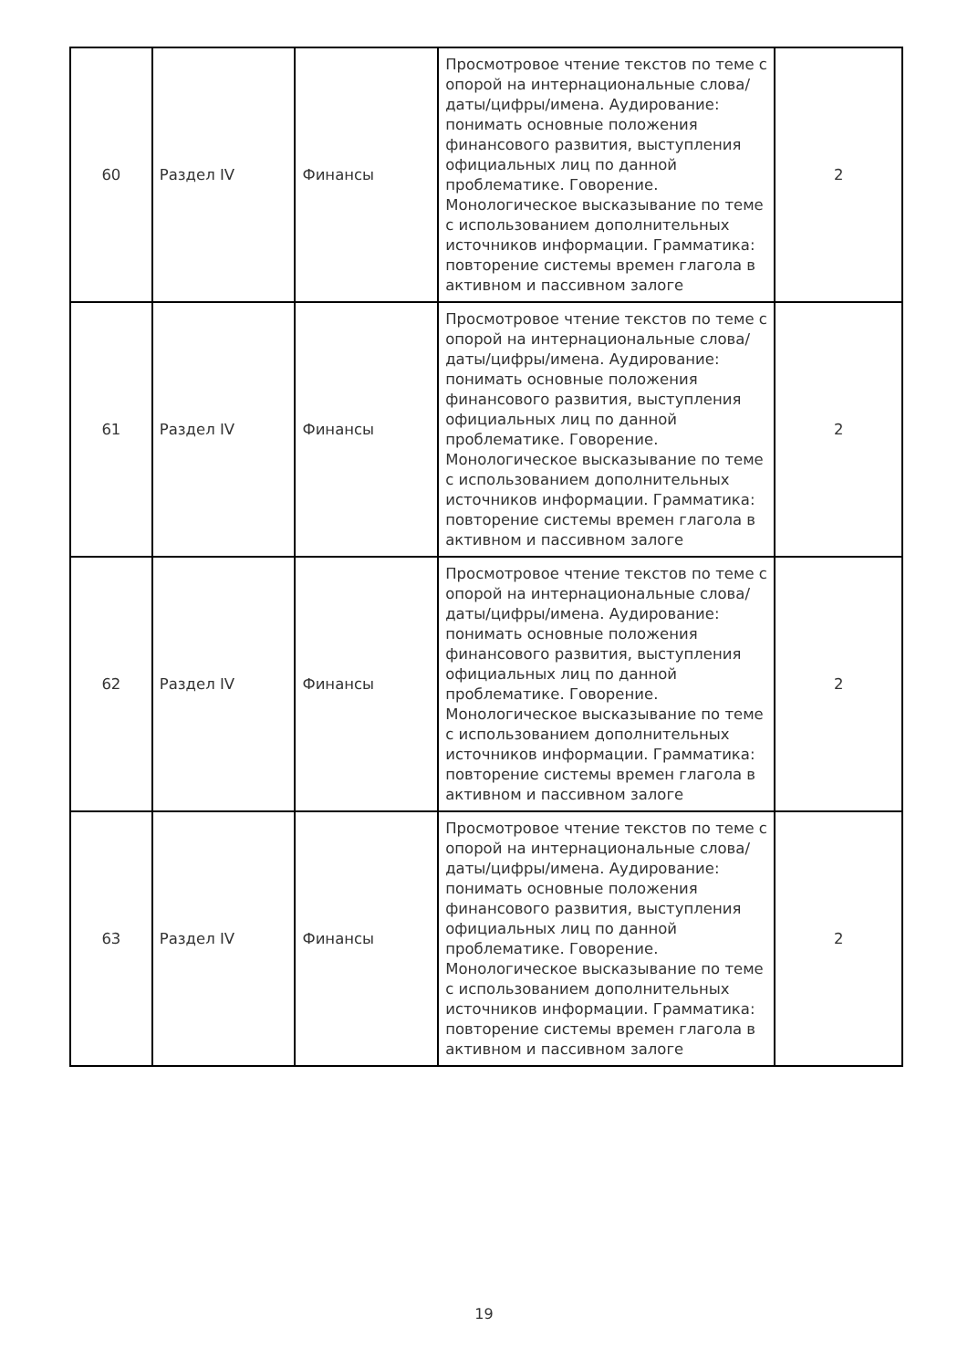| 60 | Раздел IV | Финансы | Просмотровое чтение текстов по теме с опорой на интернациональные слова/даты/цифры/имена. Аудирование: понимать основные положения финансового развития, выступления официальных лиц по данной проблематике. Говорение. Монологическое высказывание по теме с использованием дополнительных источников информации. Грамматика: повторение системы времен глагола в активном и пассивном залоге | 2 |
| 61 | Раздел IV | Финансы | Просмотровое чтение текстов по теме с опорой на интернациональные слова/даты/цифры/имена. Аудирование: понимать основные положения финансового развития, выступления официальных лиц по данной проблематике. Говорение. Монологическое высказывание по теме с использованием дополнительных источников информации. Грамматика: повторение системы времен глагола в активном и пассивном залоге | 2 |
| 62 | Раздел IV | Финансы | Просмотровое чтение текстов по теме с опорой на интернациональные слова/даты/цифры/имена. Аудирование: понимать основные положения финансового развития, выступления официальных лиц по данной проблематике. Говорение. Монологическое высказывание по теме с использованием дополнительных источников информации. Грамматика: повторение системы времен глагола в активном и пассивном залоге | 2 |
| 63 | Раздел IV | Финансы | Просмотровое чтение текстов по теме с опорой на интернациональные слова/даты/цифры/имена. Аудирование: понимать основные положения финансового развития, выступления официальных лиц по данной проблематике. Говорение. Монологическое высказывание по теме с использованием дополнительных источников информации. Грамматика: повторение системы времен глагола в активном и пассивном залоге | 2 |
19